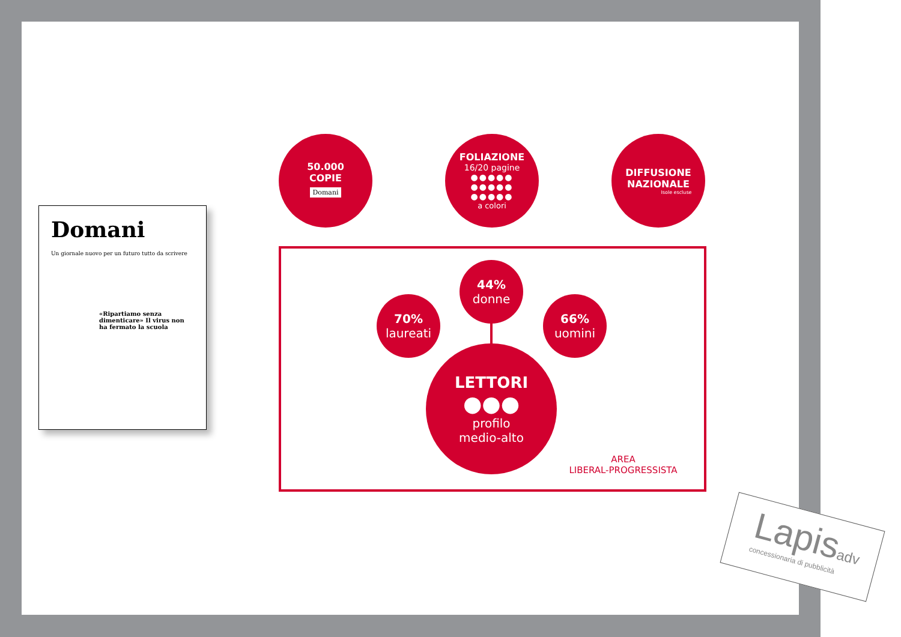Domani
Un giornale nuovo per un futuro tutto da scrivere
«Ripartiamo senza dimenticare» Il virus non ha fermato la scuola
50.000
COPIE
Domani
FOLIAZIONE
16/20 pagine
●●●●●
●●●●●
●●●●●
a colori
DIFFUSIONE
NAZIONALE
Isole escluse
44%
donne
70%
laureati
66%
uomini
LETTORI
●●●
profilo
medio-alto
AREA
LIBERAL-PROGRESSISTA
Lapisadv
concessionaria di pubblicità